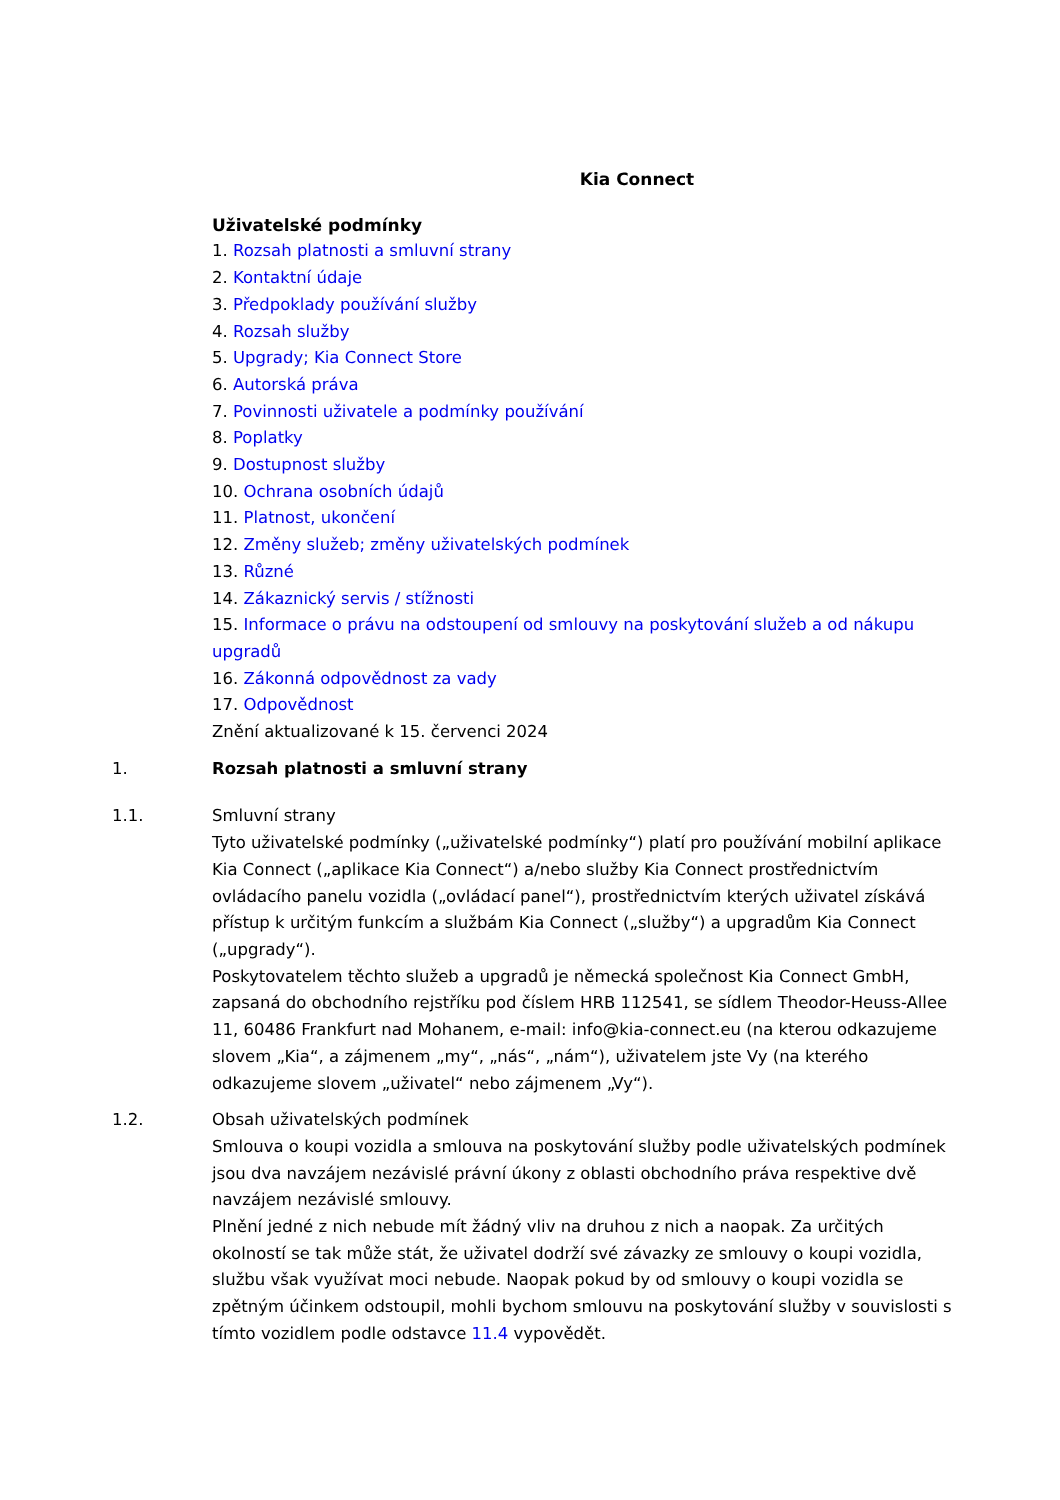Kia Connect
Uživatelské podmínky
1. Rozsah platnosti a smluvní strany
2. Kontaktní údaje
3. Předpoklady používání služby
4. Rozsah služby
5. Upgrady; Kia Connect Store
6. Autorská práva
7. Povinnosti uživatele a podmínky používání
8. Poplatky
9. Dostupnost služby
10. Ochrana osobních údajů
11. Platnost, ukončení
12. Změny služeb; změny uživatelských podmínek
13. Různé
14. Zákaznický servis / stížnosti
15. Informace o právu na odstoupení od smlouvy na poskytování služeb a od nákupu upgradů
16. Zákonná odpovědnost za vady
17. Odpovědnost
Znění aktualizované k 15. červenci 2024
1. Rozsah platnosti a smluvní strany
1.1. Smluvní strany
Tyto uživatelské podmínky („uživatelské podmínky“) platí pro používání mobilní aplikace Kia Connect („aplikace Kia Connect“) a/nebo služby Kia Connect prostřednictvím ovládacího panelu vozidla („ovládací panel“), prostřednictvím kterých uživatel získává přístup k určitým funkcím a službám Kia Connect („služby“) a upgradům Kia Connect („upgrady“).
Poskytovatelem těchto služeb a upgradů je německá společnost Kia Connect GmbH, zapsaná do obchodního rejstříku pod číslem HRB 112541, se sídlem Theodor-Heuss-Allee 11, 60486 Frankfurt nad Mohanem, e-mail: info@kia-connect.eu (na kterou odkazujeme slovem „Kia“, a zájmenem „my“, „nás“, „nám“), uživatelem jste Vy (na kterého odkazujeme slovem „uživatel“ nebo zájmenem „Vy“).
1.2. Obsah uživatelských podmínek
Smlouva o koupi vozidla a smlouva na poskytování služby podle uživatelských podmínek jsou dva navzájem nezávislé právní úkony z oblasti obchodního práva respektive dvě navzájem nezávislé smlouvy.
Plnění jedné z nich nebude mít žádný vliv na druhou z nich a naopak. Za určitých okolností se tak může stát, že uživatel dodrží své závazky ze smlouvy o koupi vozidla, službu však využívat moci nebude. Naopak pokud by od smlouvy o koupi vozidla se zpětným účinkem odstoupil, mohli bychom smlouvu na poskytování služby v souvislosti s tímto vozidlem podle odstavce 11.4 vypovědět.